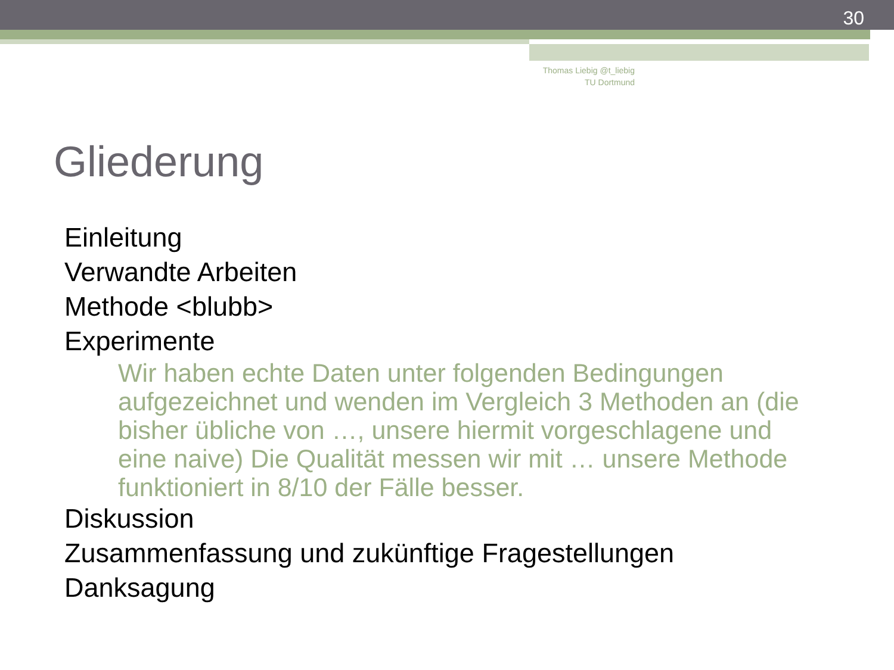30
Thomas Liebig @t_liebig
TU Dortmund
Gliederung
Einleitung
Verwandte Arbeiten
Methode <blubb>
Experimente
Wir haben echte Daten unter folgenden Bedingungen aufgezeichnet und wenden im Vergleich 3 Methoden an (die bisher übliche von …, unsere hiermit vorgeschlagene und eine naive) Die Qualität messen wir mit … unsere Methode funktioniert in 8/10 der Fälle besser.
Diskussion
Zusammenfassung und zukünftige Fragestellungen
Danksagung